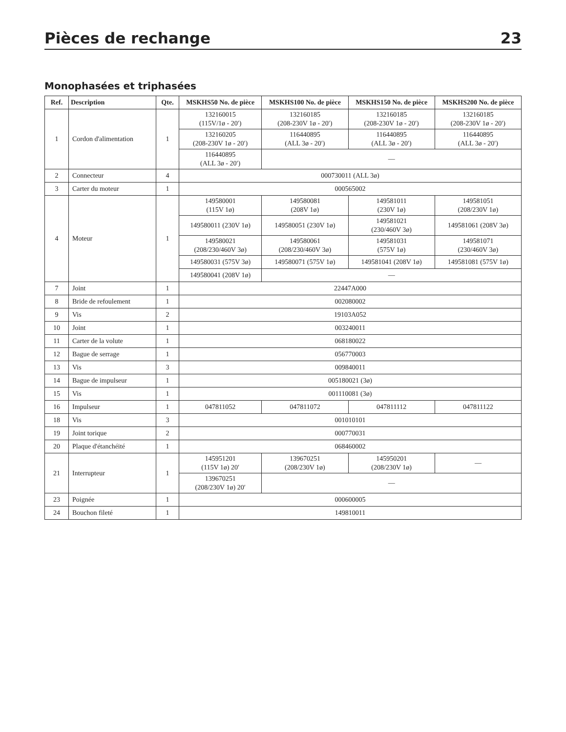Pièces de rechange 23
Monophasées et triphasées
| Ref. | Description | Qte. | MSKHS50 No. de pièce | MSKHS100 No. de pièce | MSKHS150 No. de pièce | MSKHS200 No. de pièce |
| --- | --- | --- | --- | --- | --- | --- |
| 1 | Cordon d'alimentation | 1 | 132160015 (115V/1ø - 20′) | 132160185 (208-230V 1ø - 20′) | 132160185 (208-230V 1ø - 20′) | 132160185 (208-230V 1ø - 20′) |
| | | | 132160205 (208-230V 1ø - 20′) | 116440895 (ALL 3ø - 20′) | 116440895 (ALL 3ø - 20′) | 116440895 (ALL 3ø - 20′) |
| | | | 116440895 (ALL 3ø - 20′) | — | | |
| 2 | Connecteur | 4 | 000730011 (ALL 3ø) | | | |
| 3 | Carter du moteur | 1 | 000565002 | | | |
| 4 | Moteur | 1 | 149580001 (115V 1ø) | 149580081 (208V 1ø) | 149581011 (230V 1ø) | 149581051 (208/230V 1ø) |
| | | | 149580011 (230V 1ø) | 149580051 (230V 1ø) | 149581021 (230/460V 3ø) | 149581061 (208V 3ø) |
| | | | 149580021 (208/230/460V 3ø) | 149580061 (208/230/460V 3ø) | 149581031 (575V 1ø) | 149581071 (230/460V 3ø) |
| | | | 149580031 (575V 3ø) | 149580071 (575V 1ø) | 149581041 (208V 1ø) | 149581081 (575V 1ø) |
| | | | 149580041 (208V 1ø) | — | | |
| 7 | Joint | 1 | 22447A000 | | | |
| 8 | Bride de refoulement | 1 | 002080002 | | | |
| 9 | Vis | 2 | 19103A052 | | | |
| 10 | Joint | 1 | 003240011 | | | |
| 11 | Carter de la volute | 1 | 068180022 | | | |
| 12 | Bague de serrage | 1 | 056770003 | | | |
| 13 | Vis | 3 | 009840011 | | | |
| 14 | Bague de impulseur | 1 | 005180021 (3ø) | | | |
| 15 | Vis | 1 | 001110081 (3ø) | | | |
| 16 | Impulseur | 1 | 047811052 | 047811072 | 047811112 | 047811122 |
| 18 | Vis | 3 | 001010101 | | | |
| 19 | Joint torique | 2 | 000770031 | | | |
| 20 | Plaque d'étanchéité | 1 | 068460002 | | | |
| 21 | Interrupteur | 1 | 145951201 (115V 1ø) 20′ | 139670251 (208/230V 1ø) | 145950201 (208/230V 1ø) | — |
| | | | 139670251 (208/230V 1ø) 20′ | — | | |
| 23 | Poignée | 1 | 000600005 | | | |
| 24 | Bouchon fileté | 1 | 149810011 | | | |